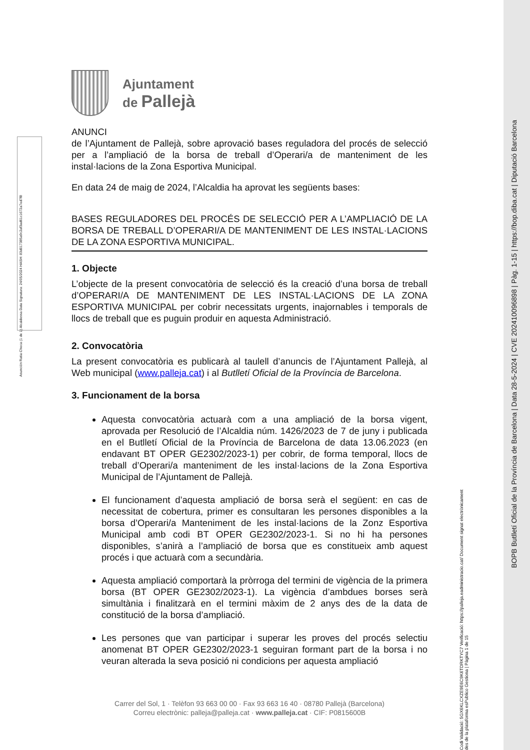Asunción Ratia Checa (1 de 1) Alcaldessa Data Signatura: 24/05/2024 HASH: 83d017385a9c2af3ad61c1672a7ed7f8
BOPB Butlletí Oficial de la Província de Barcelona | Data 28-5-2024 | CVE 202410096898 | Pàg. 1-15 | https://bop.diba.cat | Diputació Barcelona
Codi Validació: 5GX6KLCXZE9E6C9K6TDRKTYC7 Verificació: https://palleja.eadministracio.cat/ Document signat electrònicament des de la plataforma esPublico Gestiona | Pàgina 1 de 15
Ajuntament
de Pallejà
ANUNCI
de l’Ajuntament de Pallejà, sobre aprovació bases reguladora del procés de selecció per a l’ampliació de la borsa de treball d’Operari/a de manteniment de les instal·lacions de la Zona Esportiva Municipal.
En data 24 de maig de 2024, l’Alcaldia ha aprovat les següents bases:
BASES REGULADORES DEL PROCÉS DE SELECCIÓ PER A L’AMPLIACIÓ DE LA BORSA DE TREBALL D’OPERARI/A DE MANTENIMENT DE LES INSTAL·LACIONS DE LA ZONA ESPORTIVA MUNICIPAL.
1. Objecte
L’objecte de la present convocatòria de selecció és la creació d’una borsa de treball d’OPERARI/A DE MANTENIMENT DE LES INSTAL·LACIONS DE LA ZONA ESPORTIVA MUNICIPAL per cobrir necessitats urgents, inajornables i temporals de llocs de treball que es puguin produir en aquesta Administració.
2. Convocatòria
La present convocatòria es publicarà al taulell d’anuncis de l’Ajuntament Pallejà, al Web municipal (www.palleja.cat) i al Butlletí Oficial de la Província de Barcelona.
3. Funcionament de la borsa
Aquesta convocatòria actuarà com a una ampliació de la borsa vigent, aprovada per Resolució de l’Alcaldia núm. 1426/2023 de 7 de juny i publicada en el Butlletí Oficial de la Província de Barcelona de data 13.06.2023 (en endavant BT OPER GE2302/2023-1) per cobrir, de forma temporal, llocs de treball d’Operari/a manteniment de les instal·lacions de la Zona Esportiva Municipal de l’Ajuntament de Pallejà.
El funcionament d’aquesta ampliació de borsa serà el següent: en cas de necessitat de cobertura, primer es consultaran les persones disponibles a la borsa d’Operari/a Manteniment de les instal·lacions de la Zonz Esportiva Municipal amb codi BT OPER GE2302/2023-1. Si no hi ha persones disponibles, s’anirà a l’ampliació de borsa que es constitueix amb aquest procés i que actuarà com a secundària.
Aquesta ampliació comportarà la pròrroga del termini de vigència de la primera borsa (BT OPER GE2302/2023-1). La vigència d’ambdues borses serà simultània i finalitzarà en el termini màxim de 2 anys des de la data de constitució de la borsa d’ampliació.
Les persones que van participar i superar les proves del procés selectiu anomenat BT OPER GE2302/2023-1 seguiran formant part de la borsa i no veuran alterada la seva posició ni condicions per aquesta ampliació
Carrer del Sol, 1 · Telèfon 93 663 00 00 · Fax 93 663 16 40 · 08780 Pallejà (Barcelona)
Correu electrònic: palleja@palleja.cat · www.palleja.cat · CIF: P0815600B